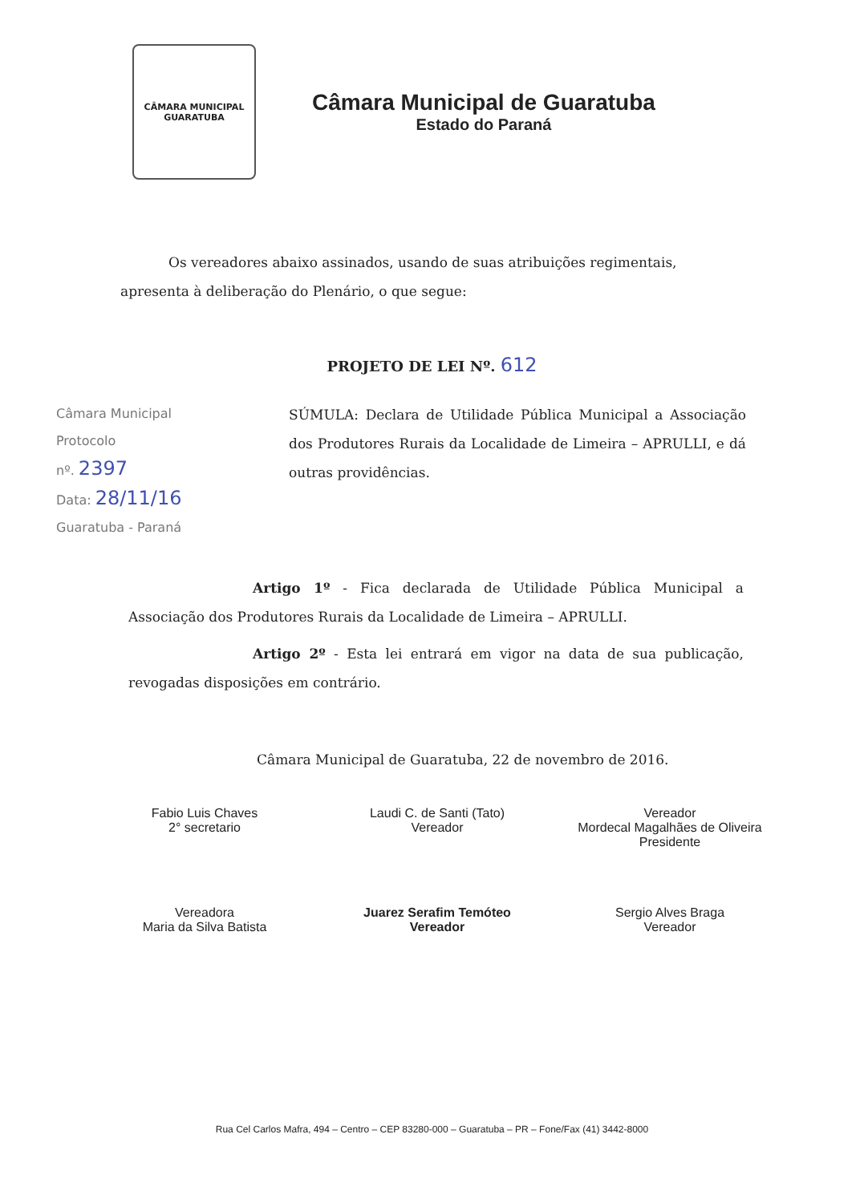CÂMARA MUNICIPAL
GUARATUBA
Câmara Municipal de Guaratuba
Estado do Paraná
Os vereadores abaixo assinados, usando de suas atribuições regimentais, apresenta à deliberação do Plenário, o que segue:
PROJETO DE LEI Nº. 612
Câmara Municipal
Protocolo
nº. 2397
Data: 28/11/16
Guaratuba - Paraná
SÚMULA: Declara de Utilidade Pública Municipal a Associação dos Produtores Rurais da Localidade de Limeira – APRULLI, e dá outras providências.
Artigo 1º - Fica declarada de Utilidade Pública Municipal a Associação dos Produtores Rurais da Localidade de Limeira – APRULLI.
Artigo 2º - Esta lei entrará em vigor na data de sua publicação, revogadas disposições em contrário.
Câmara Municipal de Guaratuba, 22 de novembro de 2016.
Fabio Luis Chaves
2° secretario
Laudi C. de Santi (Tato)
Vereador
Vereador
Mordecal Magalhães de Oliveira
Presidente
Vereadora
Maria da Silva Batista
Juarez Serafim Temóteo
Vereador
Sergio Alves Braga
Vereador
Rua Cel Carlos Mafra, 494 – Centro – CEP 83280-000 – Guaratuba – PR – Fone/Fax (41) 3442-8000